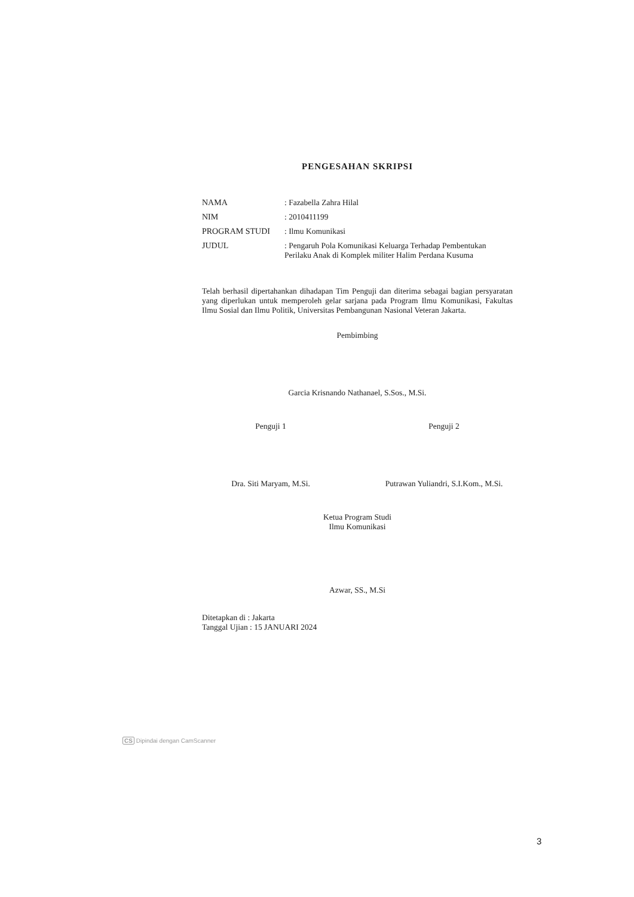PENGESAHAN SKRIPSI
| NAMA | : Fazabella Zahra Hilal |
| NIM | : 2010411199 |
| PROGRAM STUDI | : Ilmu Komunikasi |
| JUDUL | : Pengaruh Pola Komunikasi Keluarga Terhadap Pembentukan Perilaku Anak di Komplek militer Halim Perdana Kusuma |
Telah berhasil dipertahankan dihadapan Tim Penguji dan diterima sebagai bagian persyaratan yang diperlukan untuk memperoleh gelar sarjana pada Program Ilmu Komunikasi, Fakultas Ilmu Sosial dan Ilmu Politik, Universitas Pembangunan Nasional Veteran Jakarta.
Pembimbing
Garcia Krisnando Nathanael, S.Sos., M.Si.
Penguji 1
Dra. Siti Maryam, M.Si.
Penguji 2
Putrawan Yuliandri, S.I.Kom., M.Si.
Ketua Program Studi
Ilmu Komunikasi
Azwar, SS., M.Si
Ditetapkan di : Jakarta
Tanggal Ujian : 15 JANUARI 2024
CS Dipindai dengan CamScanner
3